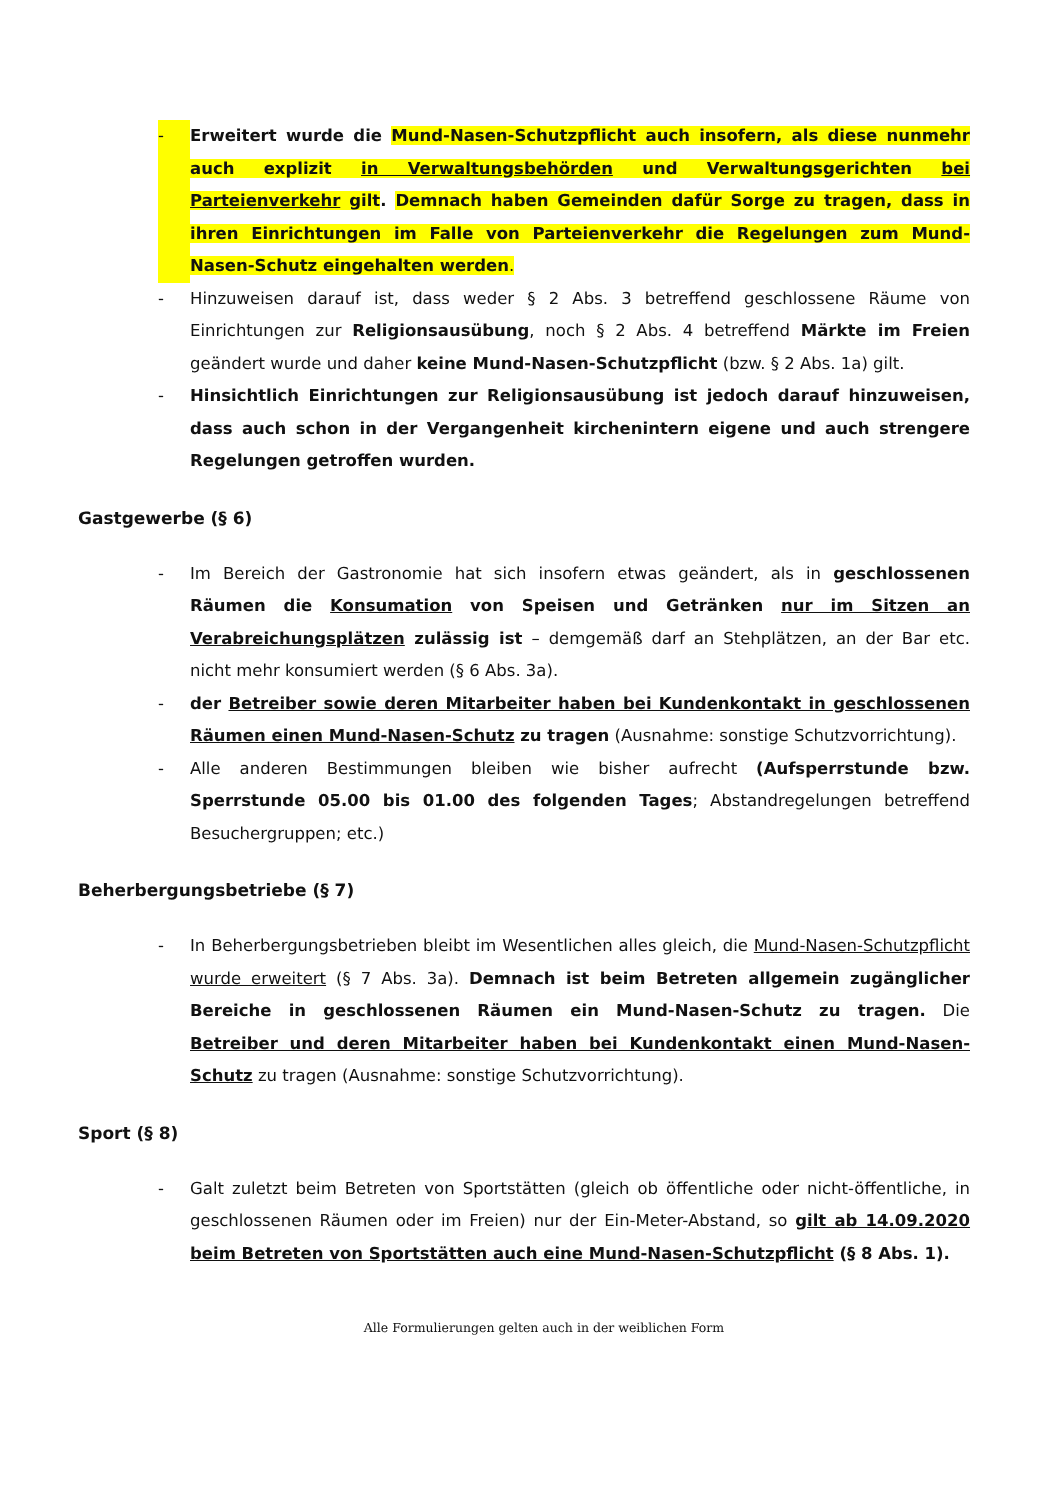- Erweitert wurde die Mund-Nasen-Schutzpflicht auch insofern, als diese nunmehr auch explizit in Verwaltungsbehörden und Verwaltungsgerichten bei Parteienverkehr gilt. Demnach haben Gemeinden dafür Sorge zu tragen, dass in ihren Einrichtungen im Falle von Parteienverkehr die Regelungen zum Mund-Nasen-Schutz eingehalten werden.
- Hinzuweisen darauf ist, dass weder § 2 Abs. 3 betreffend geschlossene Räume von Einrichtungen zur Religionsausübung, noch § 2 Abs. 4 betreffend Märkte im Freien geändert wurde und daher keine Mund-Nasen-Schutzpflicht (bzw. § 2 Abs. 1a) gilt.
- Hinsichtlich Einrichtungen zur Religionsausübung ist jedoch darauf hinzuweisen, dass auch schon in der Vergangenheit kirchenintern eigene und auch strengere Regelungen getroffen wurden.
Gastgewerbe (§ 6)
- Im Bereich der Gastronomie hat sich insofern etwas geändert, als in geschlossenen Räumen die Konsumation von Speisen und Getränken nur im Sitzen an Verabreichungsplätzen zulässig ist – demgemäß darf an Stehplätzen, an der Bar etc. nicht mehr konsumiert werden (§ 6 Abs. 3a).
- der Betreiber sowie deren Mitarbeiter haben bei Kundenkontakt in geschlossenen Räumen einen Mund-Nasen-Schutz zu tragen (Ausnahme: sonstige Schutzvorrichtung).
- Alle anderen Bestimmungen bleiben wie bisher aufrecht (Aufsperrstunde bzw. Sperrstunde 05.00 bis 01.00 des folgenden Tages; Abstandregelungen betreffend Besuchergruppen; etc.)
Beherbergungsbetriebe (§ 7)
- In Beherbergungsbetrieben bleibt im Wesentlichen alles gleich, die Mund-Nasen-Schutzpflicht wurde erweitert (§ 7 Abs. 3a). Demnach ist beim Betreten allgemein zugänglicher Bereiche in geschlossenen Räumen ein Mund-Nasen-Schutz zu tragen. Die Betreiber und deren Mitarbeiter haben bei Kundenkontakt einen Mund-Nasen-Schutz zu tragen (Ausnahme: sonstige Schutzvorrichtung).
Sport (§ 8)
- Galt zuletzt beim Betreten von Sportstätten (gleich ob öffentliche oder nicht-öffentliche, in geschlossenen Räumen oder im Freien) nur der Ein-Meter-Abstand, so gilt ab 14.09.2020 beim Betreten von Sportstätten auch eine Mund-Nasen-Schutzpflicht (§ 8 Abs. 1).
Alle Formulierungen gelten auch in der weiblichen Form